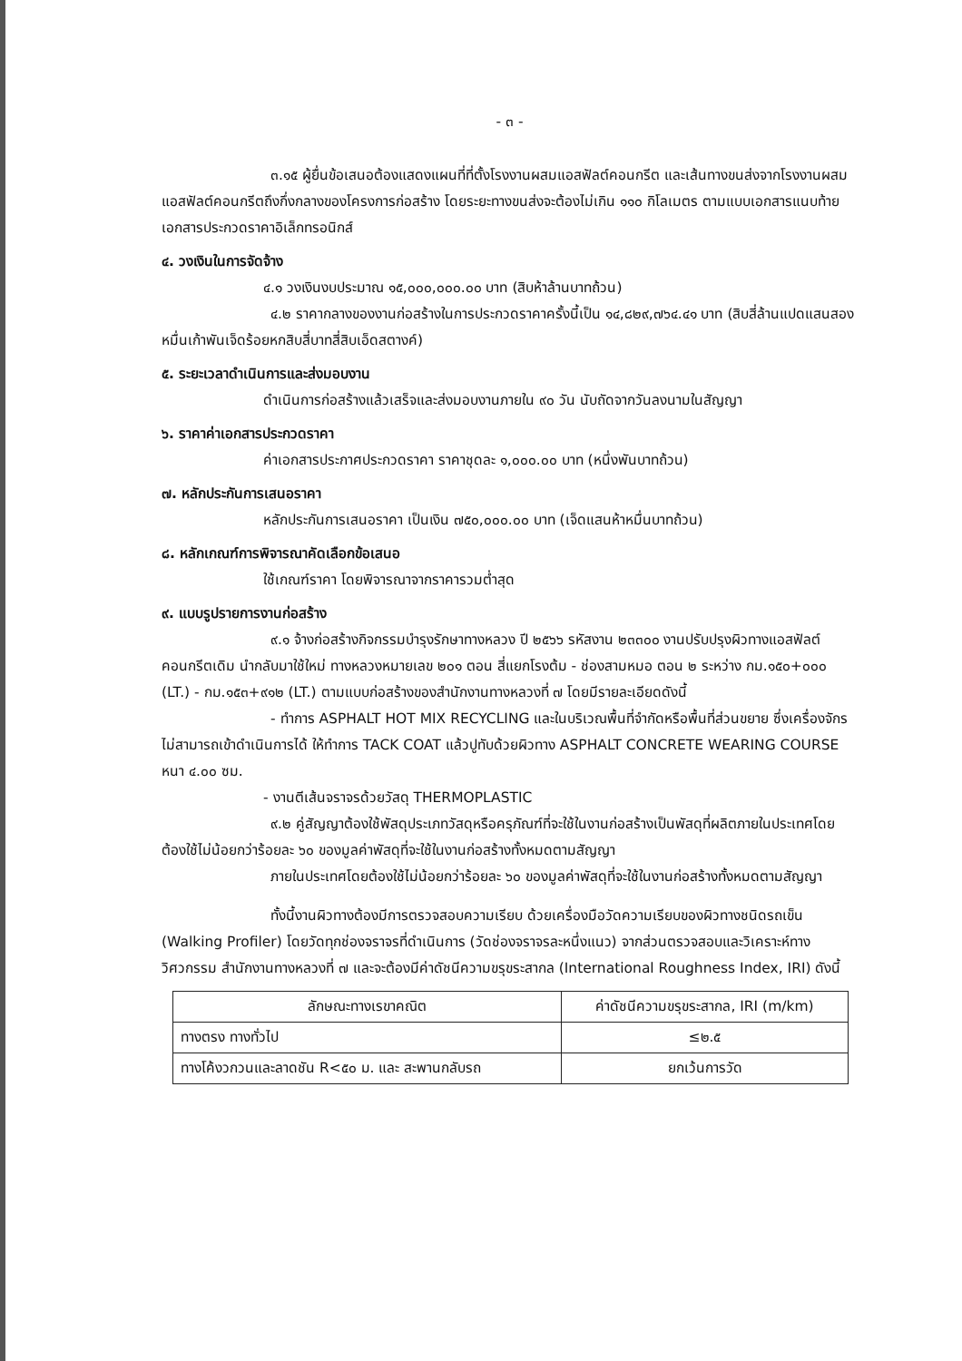- ๓ -
๓.๑๕ ผู้ยื่นข้อเสนอต้องแสดงแผนที่ที่ตั้งโรงงานผสมแอสฟัลต์คอนกรีต และเส้นทางขนส่งจากโรงงานผสมแอสฟัลต์คอนกรีตถึงกึ่งกลางของโครงการก่อสร้าง โดยระยะทางขนส่งจะต้องไม่เกิน ๑๑๐ กิโลเมตร ตามแบบเอกสารแนบท้ายเอกสารประกวดราคาอิเล็กทรอนิกส์
๔. วงเงินในการจัดจ้าง
๔.๑ วงเงินงบประมาณ ๑๕,๐๐๐,๐๐๐.๐๐ บาท (สิบห้าล้านบาทถ้วน)
๔.๒ ราคากลางของงานก่อสร้างในการประกวดราคาครั้งนี้เป็น ๑๔,๘๒๙,๗๖๔.๔๑ บาท (สิบสี่ล้านแปดแสนสองหมื่นเก้าพันเจ็ดร้อยหกสิบสี่บาทสี่สิบเอ็ดสตางค์)
๕. ระยะเวลาดำเนินการและส่งมอบงาน
ดำเนินการก่อสร้างแล้วเสร็จและส่งมอบงานภายใน ๙๐ วัน นับถัดจากวันลงนามในสัญญา
๖. ราคาค่าเอกสารประกวดราคา
ค่าเอกสารประกาศประกวดราคา ราคาชุดละ ๑,๐๐๐.๐๐ บาท (หนึ่งพันบาทถ้วน)
๗. หลักประกันการเสนอราคา
หลักประกันการเสนอราคา เป็นเงิน ๗๕๐,๐๐๐.๐๐ บาท (เจ็ดแสนห้าหมื่นบาทถ้วน)
๘. หลักเกณฑ์การพิจารณาคัดเลือกข้อเสนอ
ใช้เกณฑ์ราคา โดยพิจารณาจากราคารวมต่ำสุด
๙. แบบรูปรายการงานก่อสร้าง
๙.๑ จ้างก่อสร้างกิจกรรมบำรุงรักษาทางหลวง ปี ๒๕๖๖ รหัสงาน ๒๓๓๐๐ งานปรับปรุงผิวทางแอสฟัลต์คอนกรีตเดิม นำกลับมาใช้ใหม่ ทางหลวงหมายเลข ๒๐๑ ตอน สี่แยกโรงต้ม - ช่องสามหมอ ตอน ๒ ระหว่าง กม.๑๕๐+๐๐๐ (LT.) - กม.๑๕๓+๙๑๒ (LT.) ตามแบบก่อสร้างของสำนักงานทางหลวงที่ ๗ โดยมีรายละเอียดดังนี้
- ทำการ ASPHALT HOT MIX RECYCLING และในบริเวณพื้นที่จำกัดหรือพื้นที่ส่วนขยาย ซึ่งเครื่องจักรไม่สามารถเข้าดำเนินการได้ ให้ทำการ TACK COAT แล้วปูทับด้วยผิวทาง ASPHALT CONCRETE WEARING COURSE หนา ๔.๐๐ ซม.
- งานตีเส้นจราจรด้วยวัสดุ THERMOPLASTIC
๙.๒ คู่สัญญาต้องใช้พัสดุประเภทวัสดุหรือครุภัณฑ์ที่จะใช้ในงานก่อสร้างเป็นพัสดุที่ผลิตภายในประเทศโดยต้องใช้ไม่น้อยกว่าร้อยละ ๖๐ ของมูลค่าพัสดุที่จะใช้ในงานก่อสร้างทั้งหมดตามสัญญา
ภายในประเทศโดยต้องใช้ไม่น้อยกว่าร้อยละ ๖๐ ของมูลค่าพัสดุที่จะใช้ในงานก่อสร้างทั้งหมดตามสัญญา
ทั้งนี้งานผิวทางต้องมีการตรวจสอบความเรียบ ด้วยเครื่องมือวัดความเรียบของผิวทางชนิดรถเข็น (Walking Profiler) โดยวัดทุกช่องจราจรที่ดำเนินการ (วัดช่องจราจรละหนึ่งแนว) จากส่วนตรวจสอบและวิเคราะห์ทางวิศวกรรม สำนักงานทางหลวงที่ ๗ และจะต้องมีค่าดัชนีความขรุขระสากล (International Roughness Index, IRI) ดังนี้
| ลักษณะทางเรขาคณิต | ค่าดัชนีความขรุขระสากล, IRI (m/km) |
| --- | --- |
| ทางตรง ทางทั่วไป | ≤๒.๕ |
| ทางโค้งวกวนและลาดชัน R<๕๐ ม. และ สะพานกลับรถ | ยกเว้นการวัด |